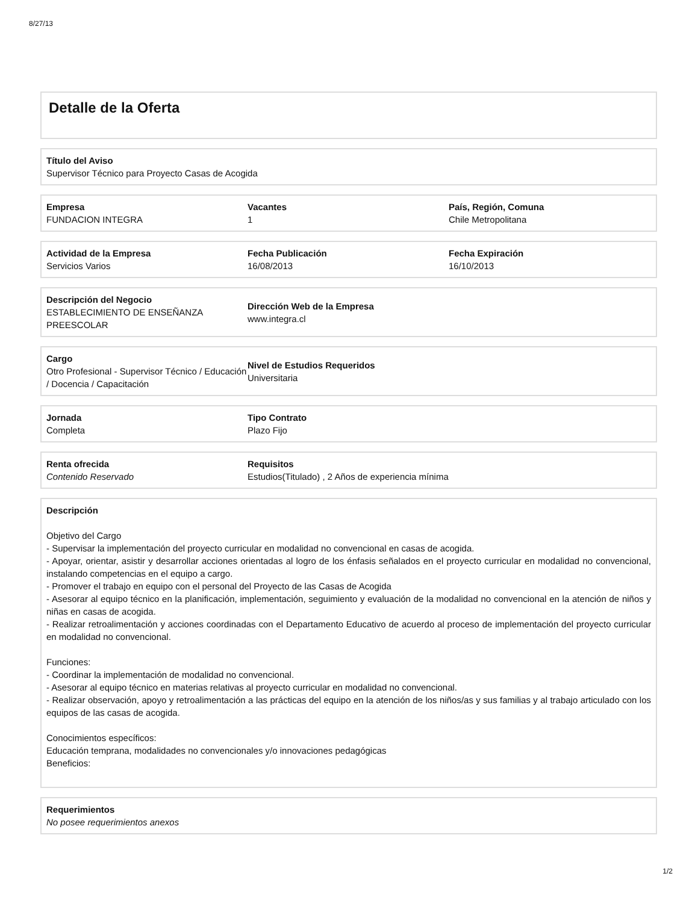8/27/13
Detalle de la Oferta
Título del Aviso
Supervisor Técnico para Proyecto Casas de Acogida
Empresa
FUNDACION INTEGRA
Vacantes
1
País, Región, Comuna
Chile Metropolitana
Actividad de la Empresa
Servicios Varios
Fecha Publicación
16/08/2013
Fecha Expiración
16/10/2013
Descripción del Negocio
ESTABLECIMIENTO DE ENSEÑANZA PREESCOLAR
Dirección Web de la Empresa
www.integra.cl
Cargo
Otro Profesional - Supervisor Técnico / Educación / Docencia / Capacitación
Nivel de Estudios Requeridos
Universitaria
Jornada
Completa
Tipo Contrato
Plazo Fijo
Renta ofrecida
Contenido Reservado
Requisitos
Estudios(Titulado) , 2 Años de experiencia mínima
Descripción
Objetivo del Cargo
- Supervisar la implementación del proyecto curricular en modalidad no convencional en casas de acogida.
- Apoyar, orientar, asistir y desarrollar acciones orientadas al logro de los énfasis señalados en el proyecto curricular en modalidad no convencional, instalando competencias en el equipo a cargo.
- Promover el trabajo en equipo con el personal del Proyecto de las Casas de Acogida
- Asesorar al equipo técnico en la planificación, implementación, seguimiento y evaluación de la modalidad no convencional en la atención de niños y niñas en casas de acogida.
- Realizar retroalimentación y acciones coordinadas con el Departamento Educativo de acuerdo al proceso de implementación del proyecto curricular en modalidad no convencional.
Funciones:
- Coordinar la implementación de modalidad no convencional.
- Asesorar al equipo técnico en materias relativas al proyecto curricular en modalidad no convencional.
- Realizar observación, apoyo y retroalimentación a las prácticas del equipo en la atención de los niños/as y sus familias y al trabajo articulado con los equipos de las casas de acogida.
Conocimientos específicos:
Educación temprana, modalidades no convencionales y/o innovaciones pedagógicas
Beneficios:
Requerimientos
No posee requerimientos anexos
1/2